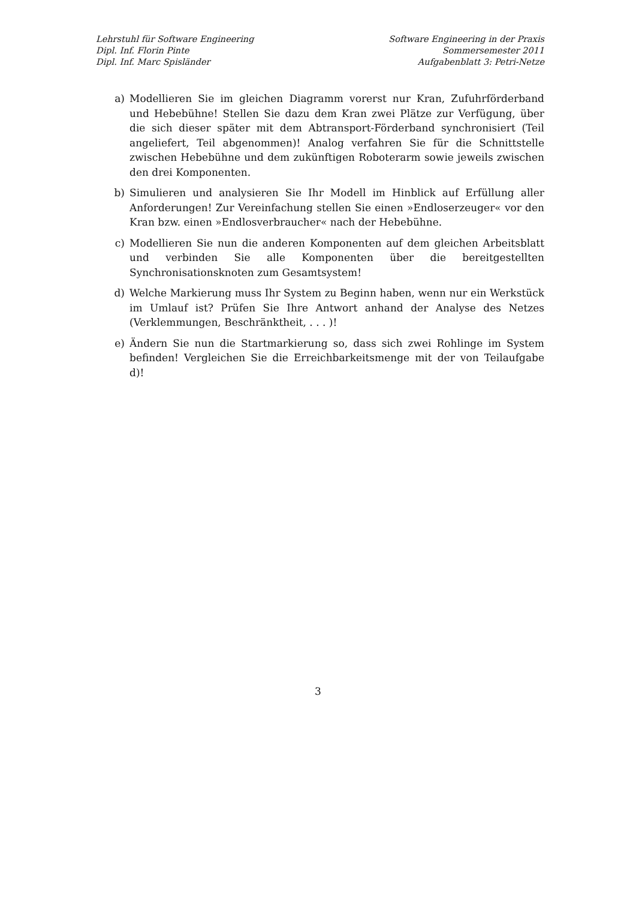Lehrstuhl für Software Engineering
Dipl. Inf. Florin Pinte
Dipl. Inf. Marc Spisländer
Software Engineering in der Praxis
Sommersemester 2011
Aufgabenblatt 3: Petri-Netze
a) Modellieren Sie im gleichen Diagramm vorerst nur Kran, Zufuhrförderband und Hebebühne! Stellen Sie dazu dem Kran zwei Plätze zur Verfügung, über die sich dieser später mit dem Abtransport-Förderband synchronisiert (Teil angeliefert, Teil abgenommen)! Analog verfahren Sie für die Schnittstelle zwischen Hebebühne und dem zukünftigen Roboterarm sowie jeweils zwischen den drei Komponenten.
b) Simulieren und analysieren Sie Ihr Modell im Hinblick auf Erfüllung aller Anforderungen! Zur Vereinfachung stellen Sie einen »Endloserzeuger« vor den Kran bzw. einen »Endlosverbraucher« nach der Hebebühne.
c) Modellieren Sie nun die anderen Komponenten auf dem gleichen Arbeitsblatt und verbinden Sie alle Komponenten über die bereitgestellten Synchronisationsknoten zum Gesamtsystem!
d) Welche Markierung muss Ihr System zu Beginn haben, wenn nur ein Werkstück im Umlauf ist? Prüfen Sie Ihre Antwort anhand der Analyse des Netzes (Verklemmungen, Beschränktheit, . . . )!
e) Ändern Sie nun die Startmarkierung so, dass sich zwei Rohlinge im System befinden! Vergleichen Sie die Erreichbarkeitsmenge mit der von Teilaufgabe d)!
3